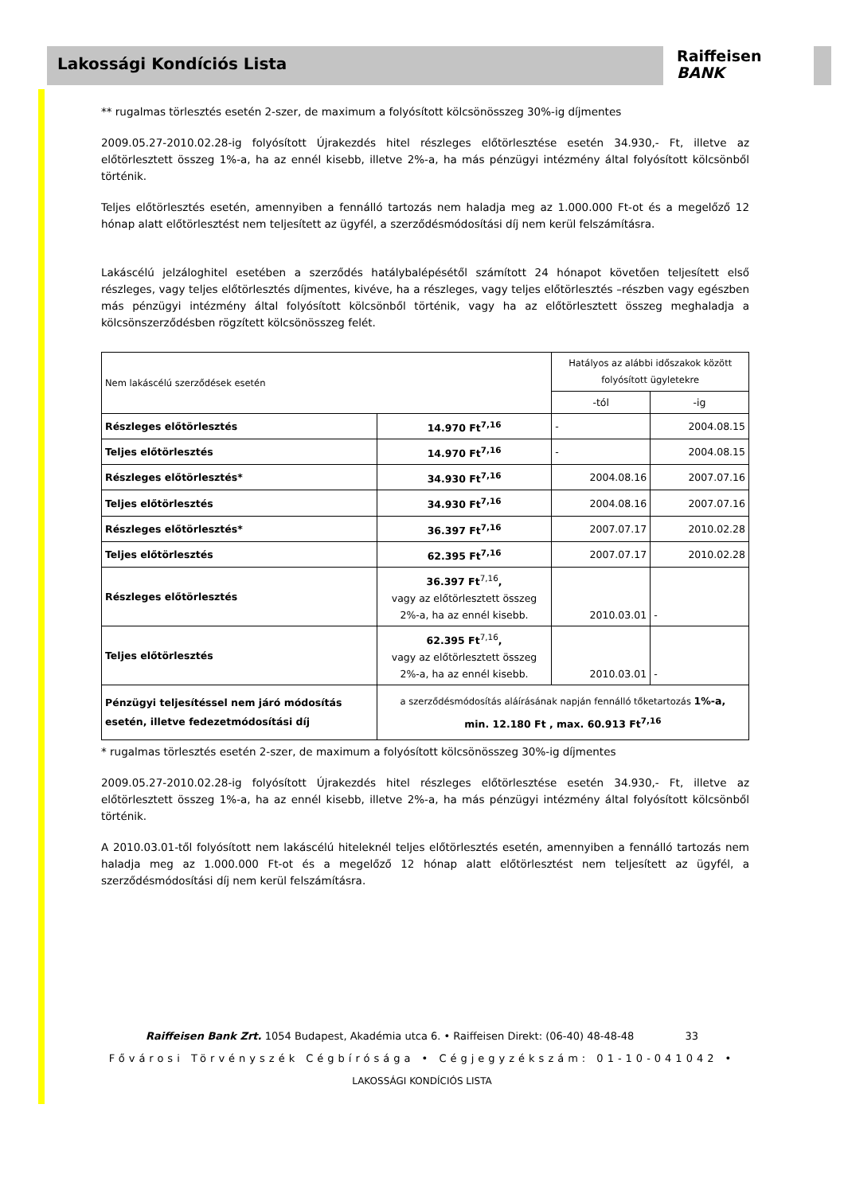Lakossági Kondíciós Lista
Raiffeisen
BANK
** rugalmas törlesztés esetén 2-szer, de maximum a folyósított kölcsönösszeg 30%-ig díjmentes
2009.05.27-2010.02.28-ig folyósított Újrakezdés hitel részleges előtörlesztése esetén 34.930,- Ft, illetve az előtörlesztett összeg 1%-a, ha az ennél kisebb, illetve 2%-a, ha más pénzügyi intézmény által folyósított kölcsönből történik.
Teljes előtörlesztés esetén, amennyiben a fennálló tartozás nem haladja meg az 1.000.000 Ft-ot és a megelőző 12 hónap alatt előtörlesztést nem teljesített az ügyfél, a szerződésmódosítási díj nem kerül felszámításra.
Lakáscélú jelzáloghitel esetében a szerződés hatálybalépésétől számított 24 hónapot követően teljesített első részleges, vagy teljes előtörlesztés díjmentes, kivéve, ha a részleges, vagy teljes előtörlesztés –részben vagy egészben más pénzügyi intézmény által folyósított kölcsönből történik, vagy ha az előtörlesztett összeg meghaladja a kölcsönszerződésben rögzített kölcsönösszeg felét.
| Nem lakáscélú szerződések esetén | | Hatályos az alábbi időszakok között folyósított ügyletekre | |
| | | -tól | -ig |
| Részleges előtörlesztés | 14.970 Ft<sup>7,16</sup> | - | 2004.08.15 |
| Teljes előtörlesztés | 14.970 Ft<sup>7,16</sup> | - | 2004.08.15 |
| Részleges előtörlesztés* | 34.930 Ft<sup>7,16</sup> | 2004.08.16 | 2007.07.16 |
| Teljes előtörlesztés | 34.930 Ft<sup>7,16</sup> | 2004.08.16 | 2007.07.16 |
| Részleges előtörlesztés* | 36.397 Ft<sup>7,16</sup> | 2007.07.17 | 2010.02.28 |
| Teljes előtörlesztés | 62.395 Ft<sup>7,16</sup> | 2007.07.17 | 2010.02.28 |
| Részleges előtörlesztés | 36.397 Ft<sup>7,16</sup> , vagy az előtörlesztett összeg 2%-a, ha az ennél kisebb. | 2010.03.01 | - |
| Teljes előtörlesztés | 62.395 Ft<sup>7,16</sup> , vagy az előtörlesztett összeg 2%-a, ha az ennél kisebb. | 2010.03.01 | - |
| Pénzügyi teljesítéssel nem járó módosítás esetén, illetve fedezetmódosítási díj | a szerződésmódosítás aláírásának napján fennálló tőketartozás 1%-a, min. 12.180 Ft , max. 60.913 Ft<sup>7,16</sup> | | |
* rugalmas törlesztés esetén 2-szer, de maximum a folyósított kölcsönösszeg 30%-ig díjmentes
2009.05.27-2010.02.28-ig folyósított Újrakezdés hitel részleges előtörlesztése esetén 34.930,- Ft, illetve az előtörlesztett összeg 1%-a, ha az ennél kisebb, illetve 2%-a, ha más pénzügyi intézmény által folyósított kölcsönből történik.
A 2010.03.01-től folyósított nem lakáscélú hiteleknél teljes előtörlesztés esetén, amennyiben a fennálló tartozás nem haladja meg az 1.000.000 Ft-ot és a megelőző 12 hónap alatt előtörlesztést nem teljesített az ügyfél, a szerződésmódosítási díj nem kerül felszámításra.
Raiffeisen Bank Zrt. 1054 Budapest, Akadémia utca 6. • Raiffeisen Direkt: (06-40) 48-48-48 33
Fővárosi Törvényszék Cégbírósága • Cégjegyzékszám: 01-10-041042 •
LAKOSSÁGI KONDÍCIÓS LISTA